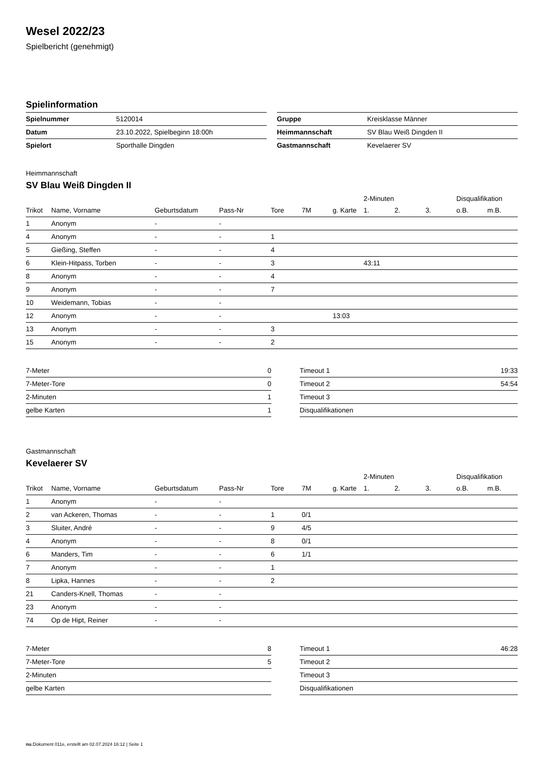Wesel 2022/23
Spielbericht (genehmigt)
Spielinformation
| Spielnummer | 5120014 |
| Datum | 23.10.2022, Spielbeginn 18:00h |
| Spielort | Sporthalle Dingden |
| Gruppe | Kreisklasse Männer |
| Heimmannschaft | SV Blau Weiß Dingden II |
| Gastmannschaft | Kevelaerer SV |
Heimmannschaft
SV Blau Weiß Dingden II
| | | | | | | | 2-Minuten | | | Disqualifikation | |
| Trikot | Name, Vorname | Geburtsdatum | Pass-Nr | Tore | 7M | g. Karte | 1. | 2. | 3. | o.B. | m.B. |
| 1 | Anonym | - | - | | | | | | | | |
| 4 | Anonym | - | - | 1 | | | | | | | |
| 5 | Gießing, Steffen | - | - | 4 | | | | | | | |
| 6 | Klein-Hitpass, Torben | - | - | 3 | | | 43:11 | | | | |
| 8 | Anonym | - | - | 4 | | | | | | | |
| 9 | Anonym | - | - | 7 | | | | | | | |
| 10 | Weidemann, Tobias | - | - | | | | | | | | |
| 12 | Anonym | - | - | | | 13:03 | | | | | |
| 13 | Anonym | - | - | 3 | | | | | | | |
| 15 | Anonym | - | - | 2 | | | | | | | |
| 7-Meter | 0 |
| 7-Meter-Tore | 0 |
| 2-Minuten | 1 |
| gelbe Karten | 1 |
| Timeout 1 | 19:33 |
| Timeout 2 | 54:54 |
| Timeout 3 | |
| Disqualifikationen | |
Gastmannschaft
Kevelaerer SV
| | | | | | | | 2-Minuten | | | Disqualifikation | |
| Trikot | Name, Vorname | Geburtsdatum | Pass-Nr | Tore | 7M | g. Karte | 1. | 2. | 3. | o.B. | m.B. |
| 1 | Anonym | - | - | | | | | | | | |
| 2 | van Ackeren, Thomas | - | - | 1 | 0/1 | | | | | | |
| 3 | Sluiter, André | - | - | 9 | 4/5 | | | | | | |
| 4 | Anonym | - | - | 8 | 0/1 | | | | | | |
| 6 | Manders, Tim | - | - | 6 | 1/1 | | | | | | |
| 7 | Anonym | - | - | 1 | | | | | | | |
| 8 | Lipka, Hannes | - | - | 2 | | | | | | | |
| 21 | Canders-Knell, Thomas | - | - | | | | | | | | |
| 23 | Anonym | - | - | | | | | | | | |
| 74 | Op de Hipt, Reiner | - | - | | | | | | | | |
| 7-Meter | 8 |
| 7-Meter-Tore | 5 |
| 2-Minuten | |
| gelbe Karten | |
| Timeout 1 | 46:28 |
| Timeout 2 | |
| Timeout 3 | |
| Disqualifikationen | |
nu.Dokument 011e, erstellt am 02.07.2024 16:12 | Seite 1